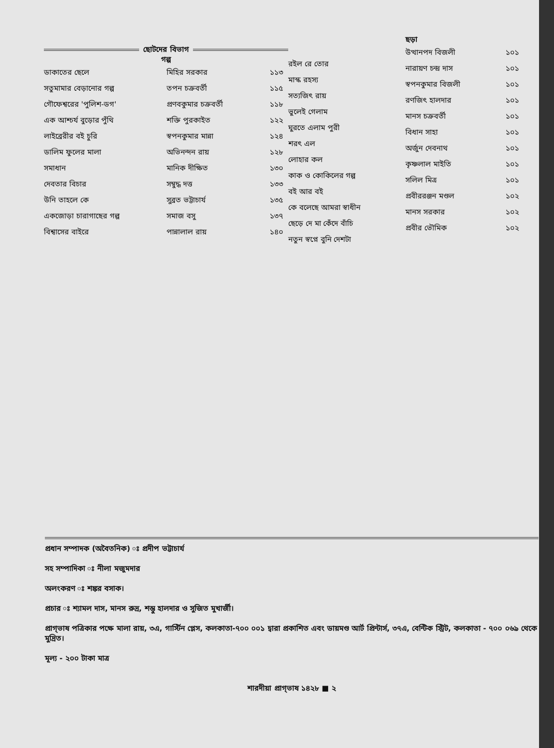ছোটদের বিভাগ
গল্প
| ডাকাতের ছেলে | মিহির সরকার | ১১৩ |
| সতুমামার বেড়ানোর গল্প | তপন চক্রবর্তী | ১১৫ |
| গৌফেশ্বরের 'পুলিশ-ডগ' | প্রণবকুমার চক্রবর্তী | ১১৮ |
| এক আশ্চর্য বুড়োর পুঁথি | শক্তি পুরকাইত | ১২২ |
| লাইব্রেরীর বই চুরি | স্বপনকুমার মান্না | ১২৪ |
| ডালিম ফুলের মালা | অভিনন্দন রায় | ১২৮ |
| সমাধান | মানিক দীক্ষিত | ১৩০ |
| দেবতার বিচার | সম্বুদ্ধ দত্ত | ১৩৩ |
| উনি তাহলে কে | সুব্রত ভট্টাচার্য | ১৩৫ |
| একজোড়া চারাগাছের গল্প | সমাজ বসু | ১৩৭ |
| বিশ্বাসের বাইরে | পান্নালাল রায় | ১৪০ |
| রইল রে তোর |
| মাস্ক রহস্য |
| সত্যজিৎ রায় |
| ভুলেই গেলাম |
| ঘুরতে এলাম পুরী |
| শরৎ এল |
| লোহার কল |
| কাক ও কোকিলের গল্প |
| বই আর বই |
| কে বলেছে আমরা স্বাধীন |
| ছেড়ে দে মা কেঁদে বাঁচি |
| নতুন স্বপ্নে বুনি দেশটা |
ছড়া
| উত্থানপদ বিজলী | ১০১ |
| নারায়ণ চন্দ্র দাস | ১০১ |
| স্বপনকুমার বিজলী | ১০১ |
| রণজিৎ হালদার | ১০১ |
| মানস চক্রবর্তী | ১০১ |
| বিধান সাহা | ১০১ |
| অর্জুন দেবনাথ | ১০১ |
| কৃষ্ণলাল মাইতি | ১০১ |
| সলিল মিত্র | ১০১ |
| প্রবীররঞ্জন মণ্ডল | ১০২ |
| মানস সরকার | ১০২ |
| প্রবীর ভৌমিক | ১০২ |
প্রধান সম্পাদক (অবৈতনিক) ঃ প্রদীপ ভট্টাচার্য
সহ সম্পাদিকা ঃ নীলা মজুমদার
অলংকরণ ঃ শঙ্কর বসাক।
প্রচার ঃ শ্যামল দাস, মানস রুদ্র, শম্ভু হালদার ও সুজিত মুখার্জী।
প্রাগ্‌ভাষ পত্রিকার পক্ষে মালা রায়, ৩এ, গার্স্টিন প্লেস, কলকাতা-৭০০ ০০১ দ্বারা প্রকাশিত এবং ডায়মণ্ড আর্ট প্রিন্টার্স, ৩৭এ, বেন্টিক স্ট্রিট, কলকাতা - ৭০০ ০৬৯ থেকে মুদ্রিত।
মূল্য - ২০০ টাকা মাত্র
শারদীয়া প্রাগ্‌ভাষ ১৪২৮ ■ ২